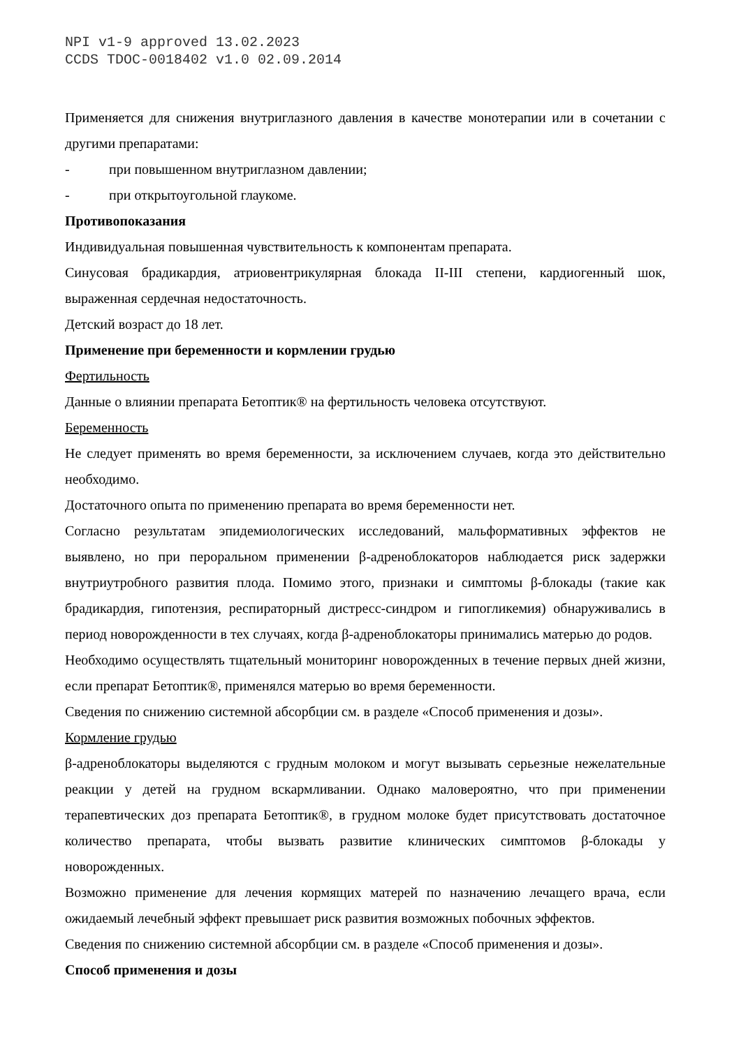NPI v1-9 approved 13.02.2023
CCDS TDOC-0018402 v1.0 02.09.2014
Применяется для снижения внутриглазного давления в качестве монотерапии или в сочетании с другими препаратами:
- при повышенном внутриглазном давлении;
- при открытоугольной глаукоме.
Противопоказания
Индивидуальная повышенная чувствительность к компонентам препарата.
Синусовая брадикардия, атриовентрикулярная блокада II-III степени, кардиогенный шок, выраженная сердечная недостаточность.
Детский возраст до 18 лет.
Применение при беременности и кормлении грудью
Фертильность
Данные о влиянии препарата Бетоптик® на фертильность человека отсутствуют.
Беременность
Не следует применять во время беременности, за исключением случаев, когда это действительно необходимо.
Достаточного опыта по применению препарата во время беременности нет.
Согласно результатам эпидемиологических исследований, мальформативных эффектов не выявлено, но при пероральном применении β-адреноблокаторов наблюдается риск задержки внутриутробного развития плода. Помимо этого, признаки и симптомы β-блокады (такие как брадикардия, гипотензия, респираторный дистресс-синдром и гипогликемия) обнаруживались в период новорожденности в тех случаях, когда β-адреноблокаторы принимались матерью до родов.
Необходимо осуществлять тщательный мониторинг новорожденных в течение первых дней жизни, если препарат Бетоптик®, применялся матерью во время беременности.
Сведения по снижению системной абсорбции см. в разделе «Способ применения и дозы».
Кормление грудью
β-адреноблокаторы выделяются с грудным молоком и могут вызывать серьезные нежелательные реакции у детей на грудном вскармливании. Однако маловероятно, что при применении терапевтических доз препарата Бетоптик®, в грудном молоке будет присутствовать достаточное количество препарата, чтобы вызвать развитие клинических симптомов β-блокады у новорожденных.
Возможно применение для лечения кормящих матерей по назначению лечащего врача, если ожидаемый лечебный эффект превышает риск развития возможных побочных эффектов.
Сведения по снижению системной абсорбции см. в разделе «Способ применения и дозы».
Способ применения и дозы